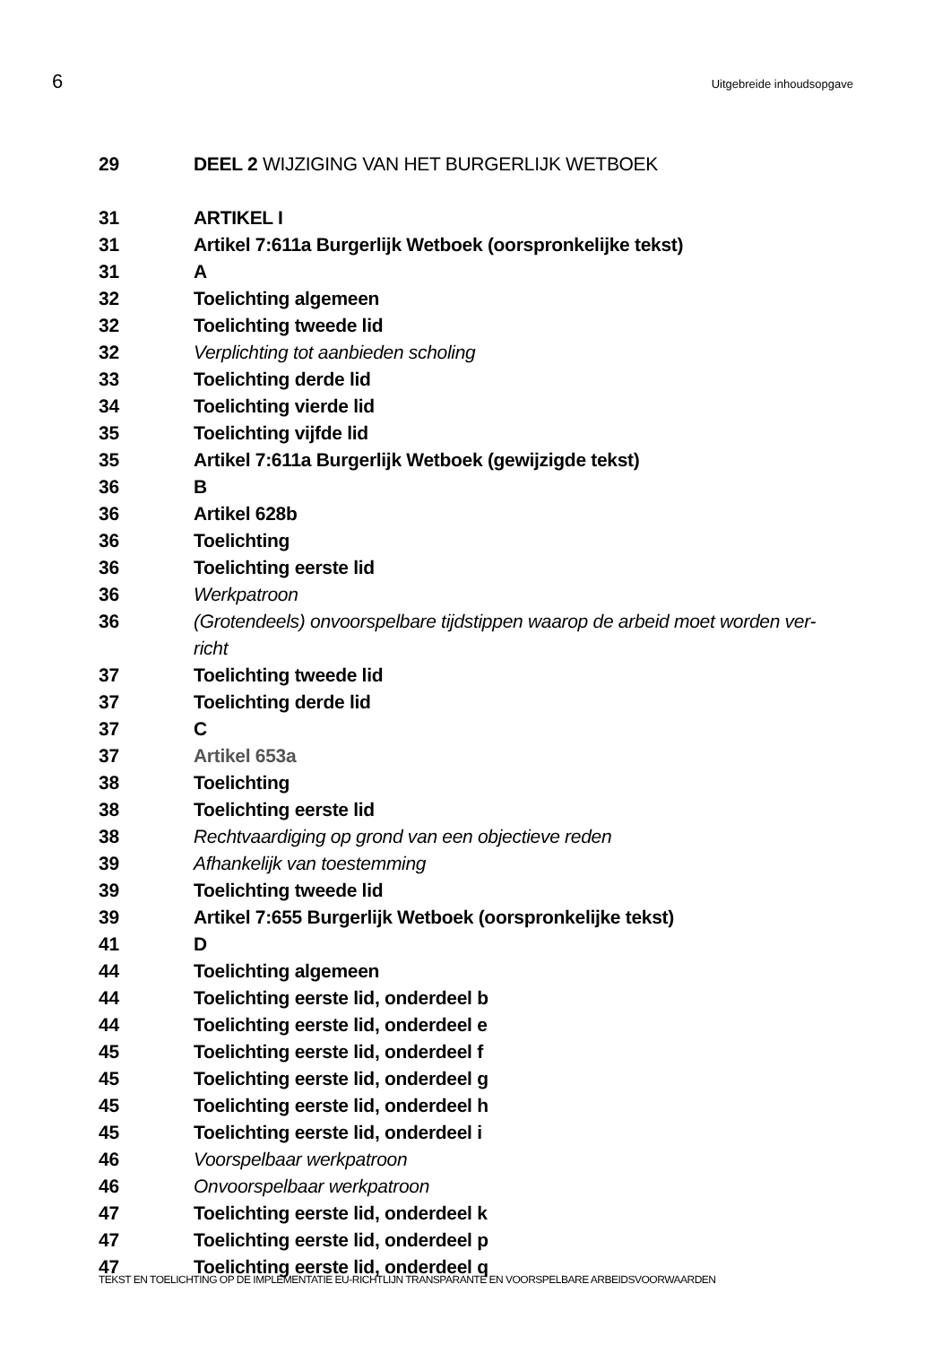6 Uitgebreide inhoudsopgave
29 DEEL 2 WIJZIGING VAN HET BURGERLIJK WETBOEK
31 ARTIKEL I
31 Artikel 7:611a Burgerlijk Wetboek (oorspronkelijke tekst)
31 A
32 Toelichting algemeen
32 Toelichting tweede lid
32 Verplichting tot aanbieden scholing
33 Toelichting derde lid
34 Toelichting vierde lid
35 Toelichting vijfde lid
35 Artikel 7:611a Burgerlijk Wetboek (gewijzigde tekst)
36 B
36 Artikel 628b
36 Toelichting
36 Toelichting eerste lid
36 Werkpatroon
36 (Grotendeels) onvoorspelbare tijdstippen waarop de arbeid moet worden ver-
richt
37 Toelichting tweede lid
37 Toelichting derde lid
37 C
37 Artikel 653a
38 Toelichting
38 Toelichting eerste lid
38 Rechtvaardiging op grond van een objectieve reden
39 Afhankelijk van toestemming
39 Toelichting tweede lid
39 Artikel 7:655 Burgerlijk Wetboek (oorspronkelijke tekst)
41 D
44 Toelichting algemeen
44 Toelichting eerste lid, onderdeel b
44 Toelichting eerste lid, onderdeel e
45 Toelichting eerste lid, onderdeel f
45 Toelichting eerste lid, onderdeel g
45 Toelichting eerste lid, onderdeel h
45 Toelichting eerste lid, onderdeel i
46 Voorspelbaar werkpatroon
46 Onvoorspelbaar werkpatroon
47 Toelichting eerste lid, onderdeel k
47 Toelichting eerste lid, onderdeel p
47 Toelichting eerste lid, onderdeel q
TEKST EN TOELICHTING OP DE IMPLEMENTATIE EU-RICHTLIJN TRANSPARANTE EN VOORSPELBARE ARBEIDSVOORWAARDEN